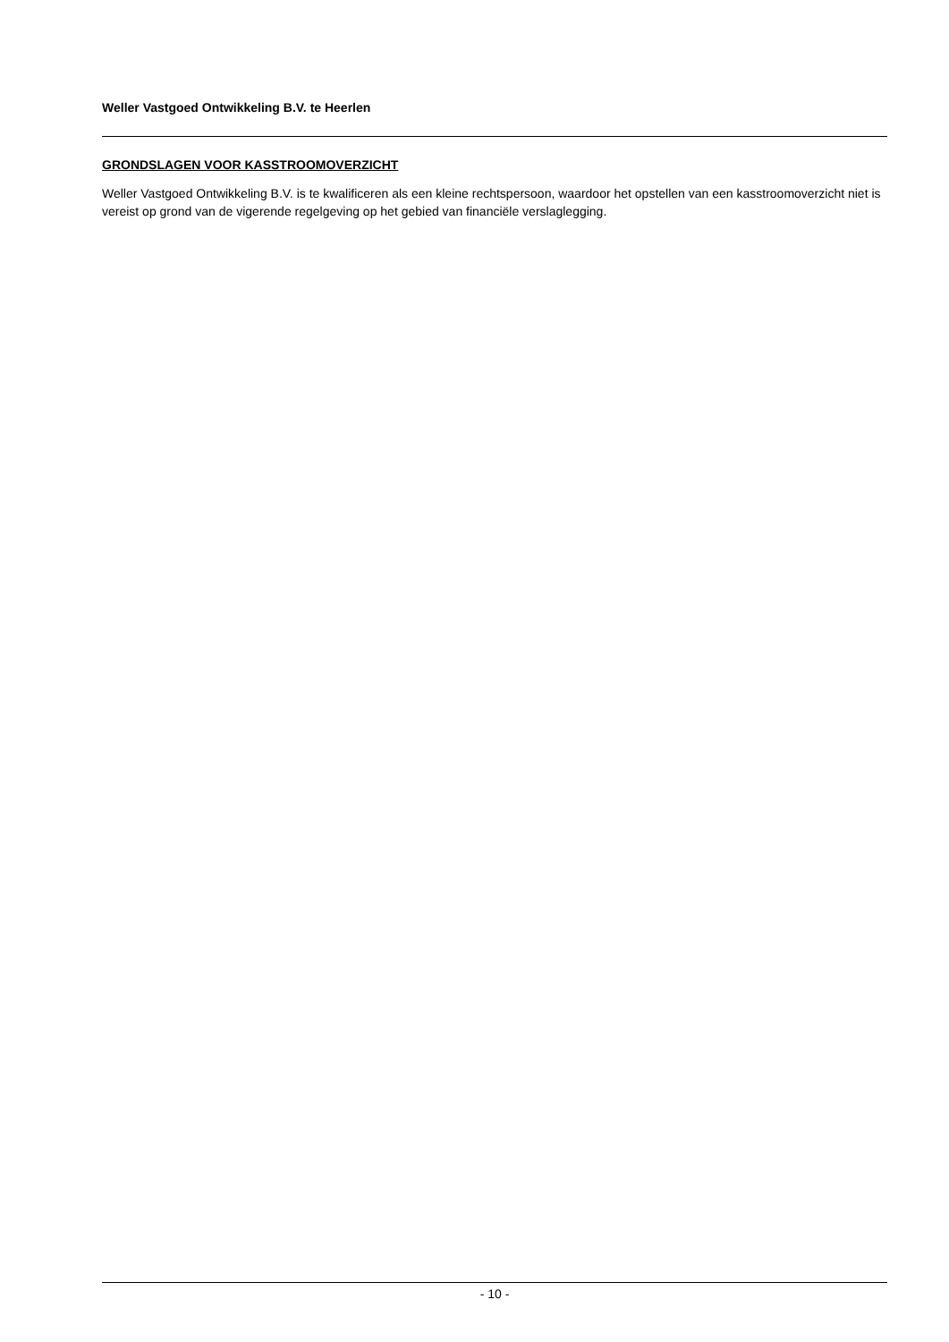Weller Vastgoed Ontwikkeling B.V. te Heerlen
GRONDSLAGEN VOOR KASSTROOMOVERZICHT
Weller Vastgoed Ontwikkeling B.V. is te kwalificeren als een kleine rechtspersoon, waardoor het opstellen van een kasstroomoverzicht niet is vereist op grond van de vigerende regelgeving op het gebied van financiële verslaglegging.
- 10 -